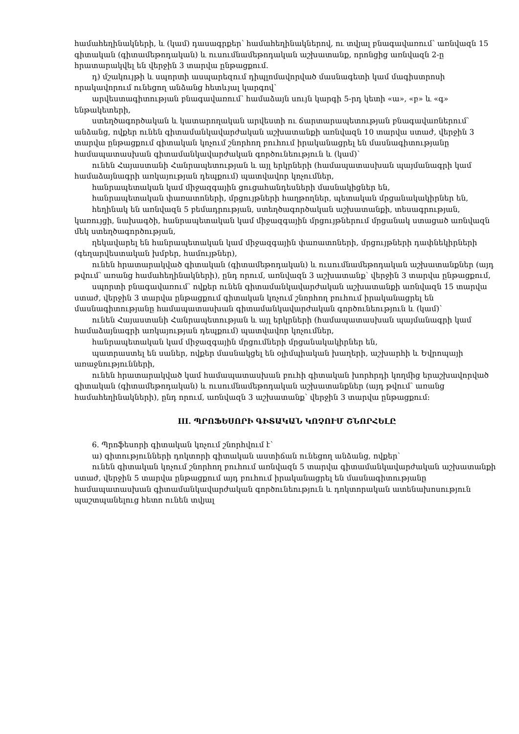համահեղինակների, և (կամ) դասագրքեր՝ համահեղինակներով, ու տվյալ բնագավառում՝ առնվազն 15 գիտական (գիտամեթոդական) և ուսումնամեթոդական աշխատանք, որոնցից առնվազն 2-ը հրատարակվել են վերջին 3 տարվա ընթացքում.
դ) մշակույթի և սպորտի ասպարեզում դիպլոմավորված մասնագետի կամ մագիստրոսի որակավորում ունեցող անձանց հետևյալ կարգով՝
արվեստագիտության բնագավառում՝ համաձայն սույն կարգի 5-րդ կետի «ա», «բ» և «գ» ենթակետերի,
ստեղծագործական և կատարողական արվեստի ու ճարտարապետության բնագավառներում՝ անձանց, ովքեր ունեն գիտամանկավարժական աշխատանքի առնվազն 10 տարվա ստաժ, վերջին 3 տարվա ընթացքում գիտական կոչում շնորհող բուհում իրականացրել են մասնագիտությանը համապատասխան գիտամանկավարժական գործունեություն և (կամ)՝
ունեն Հայաստանի Հանրապետության և այլ երկրների (համապատասխան պայմանագրի կամ համաձայնագրի առկայության դեպքում) պատվավոր կոչումներ,
հանրապետական կամ միջազգային ցուցահանդեսների մասնակիցներ են,
հանրապետական փառատոների, մրցույթների հաղթողներ, պետական մրցանակակիրներ են,
հեղինակ են առնվազն 5 բեմադրության, ստեղծագործական աշխատանքի, տեսագրության, կառույցի, նախագծի, հանրապետական կամ միջազգային մրցույթներում մրցանակ ստացած առնվազն մեկ ստեղծագործության,
ղեկավարել են հանրապետական կամ միջազգային փառատոների, մրցույթների դափնեկիրների (գեղարվեստական խմբեր, համույթներ),
ունեն հրատարակված գիտական (գիտամեթոդական) և ուսումնամեթոդական աշխատանքներ (այդ թվում՝ առանց համահեղինակների), ընդ որում, առնվազն 3 աշխատանք՝ վերջին 3 տարվա ընթացքում,
սպորտի բնագավառում՝ ովքեր ունեն գիտամանկավարժական աշխատանքի առնվազն 15 տարվա ստաժ, վերջին 3 տարվա ընթացքում գիտական կոչում շնորհող բուհում իրականացրել են մասնագիտությանը համապատասխան գիտամանկավարժական գործունեություն և (կամ)՝
ունեն Հայաստանի Հանրապետության և այլ երկրների (համապատասխան պայմանագրի կամ համաձայնագրի առկայության դեպքում) պատվավոր կոչումներ,
հանրապետական կամ միջազգային մրցումների մրցանակակիրներ են,
պատրաստել են սաներ, ովքեր մասնակցել են օլիմպիական խաղերի, աշխարհի և Եվրոպայի առաջնությունների,
ունեն հրատարակված կամ համապատասխան բուհի գիտական խորհրդի կողմից երաշխավորված գիտական (գիտամեթոդական) և ուսումնամեթոդական աշխատանքներ (այդ թվում՝ առանց համահեղինակների), ընդ որում, առնվազն 3 աշխատանք՝ վերջին 3 տարվա ընթացքում:
III. ՊՐՈՖԵՍՈՐԻ ԳԻՏԱԿԱՆ ԿՈՉՈՒՄ ՇՆՈՐՀԵԼԸ
6. Պրոֆեսորի գիտական կոչում շնորհվում է՝
ա) գիտությունների դոկտորի գիտական աստիճան ունեցող անձանց, ովքեր՝
ունեն գիտական կոչում շնորհող բուհում առնվազն 5 տարվա գիտամանկավարժական աշխատանքի ստաժ, վերջին 5 տարվա ընթացքում այդ բուհում իրականացրել են մասնագիտությանը համապատասխան գիտամանկավարժական գործունեություն և դոկտորական ատենախոսություն պաշտպանելուց հետո ունեն տվյալ